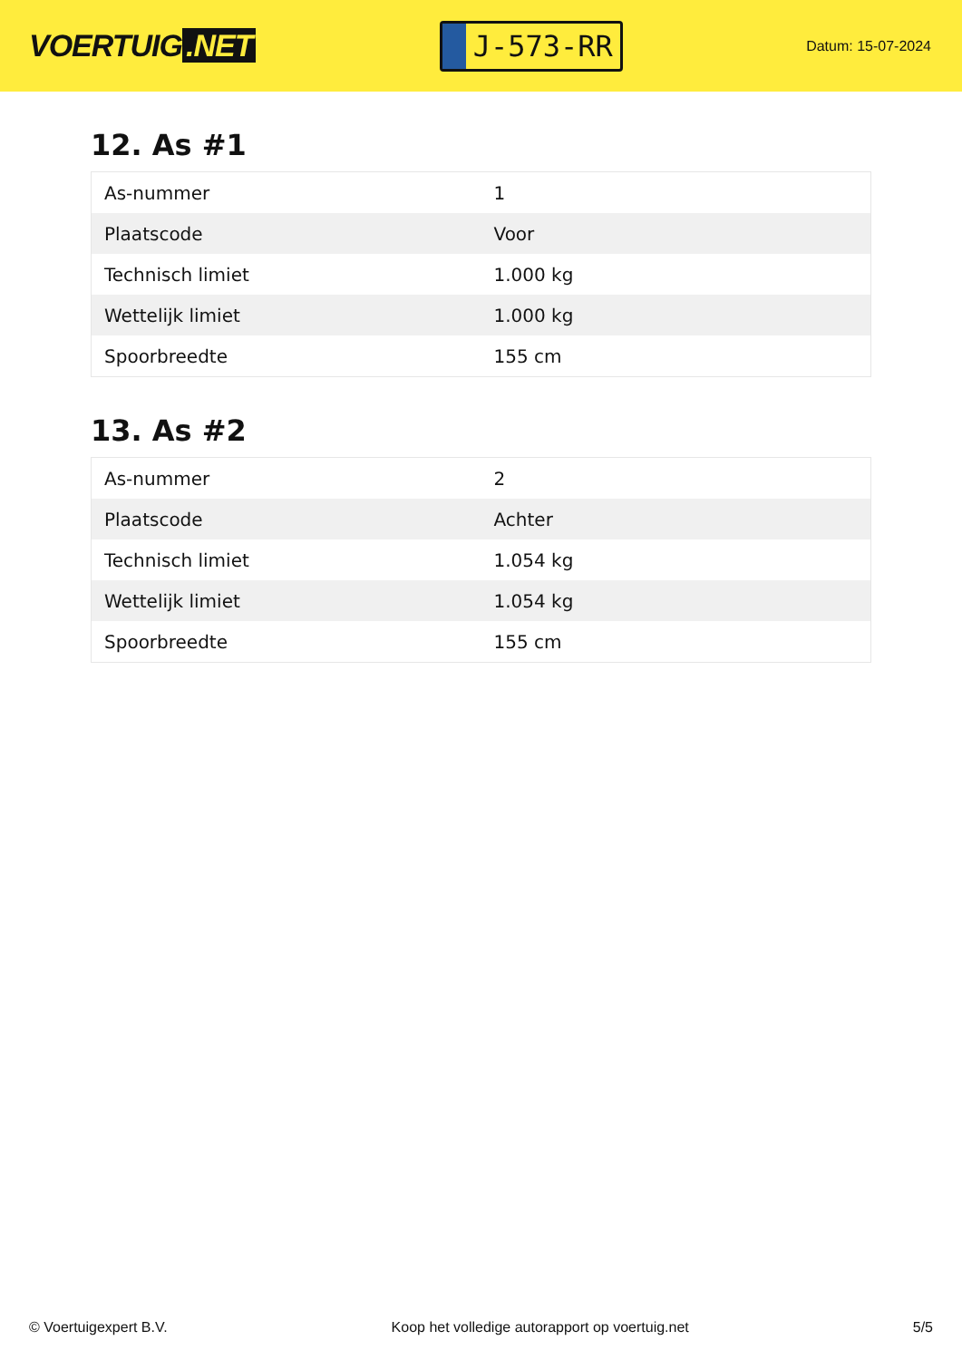VOERTUIG.NET
J-573-RR
Datum: 15-07-2024
12. As #1
| As-nummer | 1 |
| Plaatscode | Voor |
| Technisch limiet | 1.000 kg |
| Wettelijk limiet | 1.000 kg |
| Spoorbreedte | 155 cm |
13. As #2
| As-nummer | 2 |
| Plaatscode | Achter |
| Technisch limiet | 1.054 kg |
| Wettelijk limiet | 1.054 kg |
| Spoorbreedte | 155 cm |
© Voertuigexpert B.V. Koop het volledige autorapport op voertuig.net 5/5